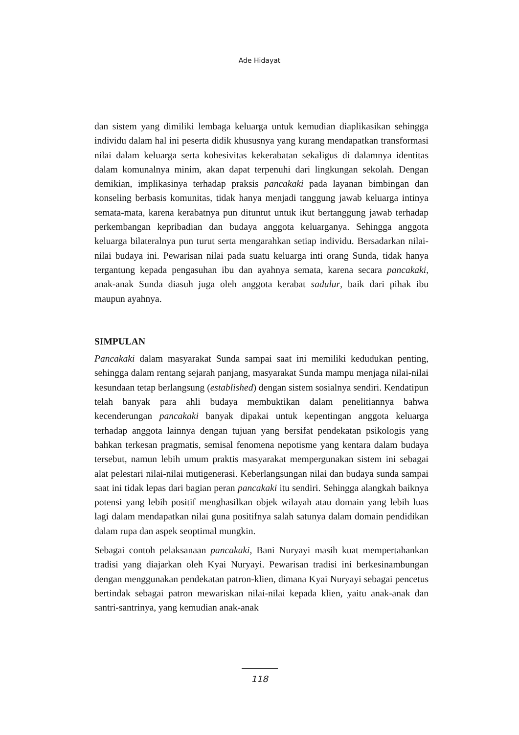Ade Hidayat
dan sistem yang dimiliki lembaga keluarga untuk kemudian diaplikasikan sehingga individu dalam hal ini peserta didik khususnya yang kurang mendapatkan transformasi nilai dalam keluarga serta kohesivitas kekerabatan sekaligus di dalamnya identitas dalam komunalnya minim, akan dapat terpenuhi dari lingkungan sekolah. Dengan demikian, implikasinya terhadap praksis pancakaki pada layanan bimbingan dan konseling berbasis komunitas, tidak hanya menjadi tanggung jawab keluarga intinya semata-mata, karena kerabatnya pun dituntut untuk ikut bertanggung jawab terhadap perkembangan kepribadian dan budaya anggota keluarganya. Sehingga anggota keluarga bilateralnya pun turut serta mengarahkan setiap individu. Bersadarkan nilai-nilai budaya ini. Pewarisan nilai pada suatu keluarga inti orang Sunda, tidak hanya tergantung kepada pengasuhan ibu dan ayahnya semata, karena secara pancakaki, anak-anak Sunda diasuh juga oleh anggota kerabat sadulur, baik dari pihak ibu maupun ayahnya.
SIMPULAN
Pancakaki dalam masyarakat Sunda sampai saat ini memiliki kedudukan penting, sehingga dalam rentang sejarah panjang, masyarakat Sunda mampu menjaga nilai-nilai kesundaan tetap berlangsung (established) dengan sistem sosialnya sendiri. Kendatipun telah banyak para ahli budaya membuktikan dalam penelitiannya bahwa kecenderungan pancakaki banyak dipakai untuk kepentingan anggota keluarga terhadap anggota lainnya dengan tujuan yang bersifat pendekatan psikologis yang bahkan terkesan pragmatis, semisal fenomena nepotisme yang kentara dalam budaya tersebut, namun lebih umum praktis masyarakat mempergunakan sistem ini sebagai alat pelestari nilai-nilai mutigenerasi. Keberlangsungan nilai dan budaya sunda sampai saat ini tidak lepas dari bagian peran pancakaki itu sendiri. Sehingga alangkah baiknya potensi yang lebih positif menghasilkan objek wilayah atau domain yang lebih luas lagi dalam mendapatkan nilai guna positifnya salah satunya dalam domain pendidikan dalam rupa dan aspek seoptimal mungkin.
Sebagai contoh pelaksanaan pancakaki, Bani Nuryayi masih kuat mempertahankan tradisi yang diajarkan oleh Kyai Nuryayi. Pewarisan tradisi ini berkesinambungan dengan menggunakan pendekatan patron-klien, dimana Kyai Nuryayi sebagai pencetus bertindak sebagai patron mewariskan nilai-nilai kepada klien, yaitu anak-anak dan santri-santrinya, yang kemudian anak-anak
118